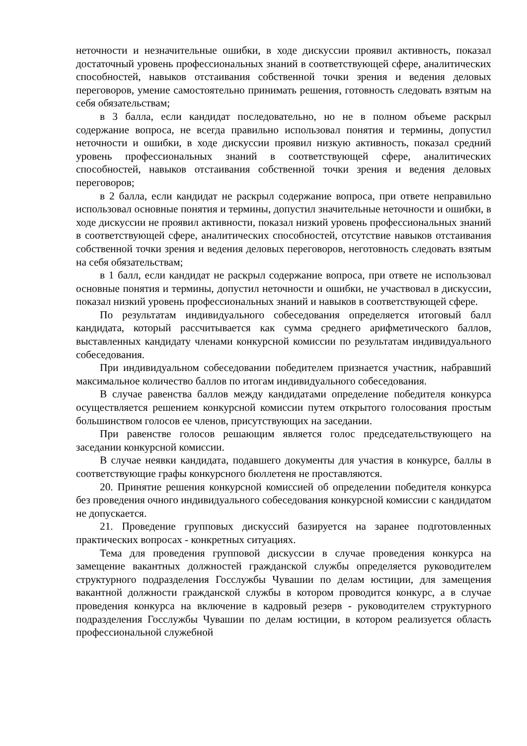неточности и незначительные ошибки, в ходе дискуссии проявил активность, показал достаточный уровень профессиональных знаний в соответствующей сфере, аналитических способностей, навыков отстаивания собственной точки зрения и ведения деловых переговоров, умение самостоятельно принимать решения, готовность следовать взятым на себя обязательствам;
в 3 балла, если кандидат последовательно, но не в полном объеме раскрыл содержание вопроса, не всегда правильно использовал понятия и термины, допустил неточности и ошибки, в ходе дискуссии проявил низкую активность, показал средний уровень профессиональных знаний в соответствующей сфере, аналитических способностей, навыков отстаивания собственной точки зрения и ведения деловых переговоров;
в 2 балла, если кандидат не раскрыл содержание вопроса, при ответе неправильно использовал основные понятия и термины, допустил значительные неточности и ошибки, в ходе дискуссии не проявил активности, показал низкий уровень профессиональных знаний в соответствующей сфере, аналитических способностей, отсутствие навыков отстаивания собственной точки зрения и ведения деловых переговоров, неготовность следовать взятым на себя обязательствам;
в 1 балл, если кандидат не раскрыл содержание вопроса, при ответе не использовал основные понятия и термины, допустил неточности и ошибки, не участвовал в дискуссии, показал низкий уровень профессиональных знаний и навыков в соответствующей сфере.
По результатам индивидуального собеседования определяется итоговый балл кандидата, который рассчитывается как сумма среднего арифметического баллов, выставленных кандидату членами конкурсной комиссии по результатам индивидуального собеседования.
При индивидуальном собеседовании победителем признается участник, набравший максимальное количество баллов по итогам индивидуального собеседования.
В случае равенства баллов между кандидатами определение победителя конкурса осуществляется решением конкурсной комиссии путем открытого голосования простым большинством голосов ее членов, присутствующих на заседании.
При равенстве голосов решающим является голос председательствующего на заседании конкурсной комиссии.
В случае неявки кандидата, подавшего документы для участия в конкурсе, баллы в соответствующие графы конкурсного бюллетеня не проставляются.
20. Принятие решения конкурсной комиссией об определении победителя конкурса без проведения очного индивидуального собеседования конкурсной комиссии с кандидатом не допускается.
21. Проведение групповых дискуссий базируется на заранее подготовленных практических вопросах - конкретных ситуациях.
Тема для проведения групповой дискуссии в случае проведения конкурса на замещение вакантных должностей гражданской службы определяется руководителем структурного подразделения Госслужбы Чувашии по делам юстиции, для замещения вакантной должности гражданской службы в котором проводится конкурс, а в случае проведения конкурса на включение в кадровый резерв - руководителем структурного подразделения Госслужбы Чувашии по делам юстиции, в котором реализуется область профессиональной служебной